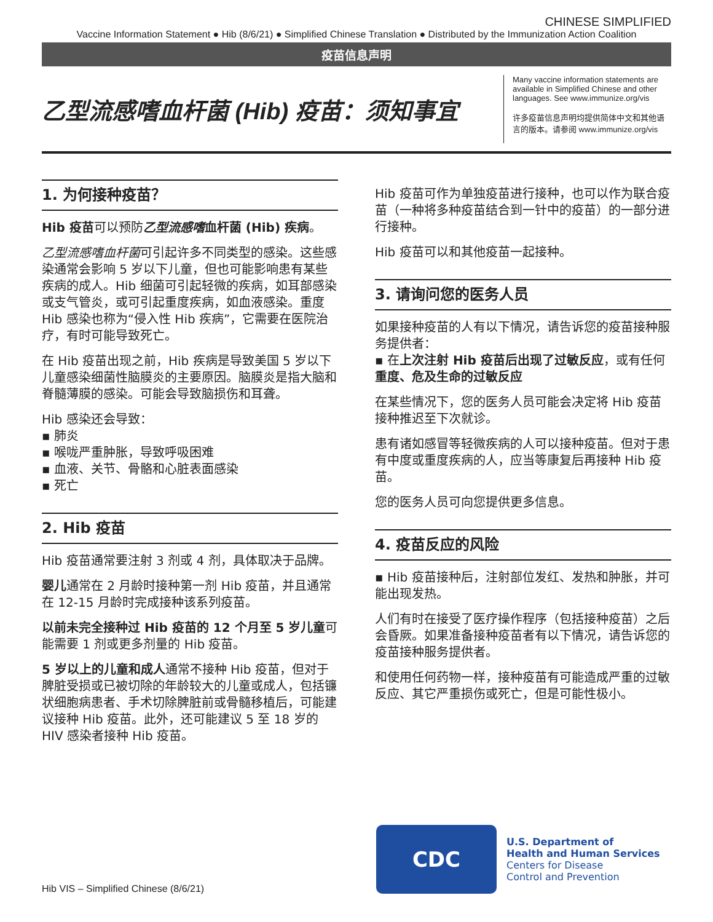CHINESE SIMPLIFIED
Vaccine Information Statement ● Hib (8/6/21) ● Simplified Chinese Translation ● Distributed by the Immunization Action Coalition
疫苗信息声明
乙型流感嗜血杆菌 (Hib) 疫苗：须知事宜
Many vaccine information statements are available in Simplified Chinese and other languages. See www.immunize.org/vis
许多疫苗信息声明均提供简体中文和其他语言的版本。请参阅 www.immunize.org/vis
1. 为何接种疫苗？
Hib 疫苗可以预防乙型流感嗜血杆菌 (Hib) 疾病。
乙型流感嗜血杆菌可引起许多不同类型的感染。这些感染通常会影响 5 岁以下儿童，但也可能影响患有某些疾病的成人。Hib 细菌可引起轻微的疾病，如耳部感染或支气管炎，或可引起重度疾病，如血液感染。重度 Hib 感染也称为“侵入性 Hib 疾病”，它需要在医院治疗，有时可能导致死亡。
在 Hib 疫苗出现之前，Hib 疾病是导致美国 5 岁以下儿童感染细菌性脑膜炎的主要原因。脑膜炎是指大脑和脊髓薄膜的感染。可能会导致脑损伤和耳聋。
Hib 感染还会导致：
▪ 肺炎
▪ 喉咙严重肿胀，导致呼吸困难
▪ 血液、关节、骨骼和心脏表面感染
▪ 死亡
2. Hib 疫苗
Hib 疫苗通常要注射 3 剂或 4 剂，具体取决于品牌。
婴儿通常在 2 月龄时接种第一剂 Hib 疫苗，并且通常在 12-15 月龄时完成接种该系列疫苗。
以前未完全接种过 Hib 疫苗的 12 个月至 5 岁儿童可能需要 1 剂或更多剂量的 Hib 疫苗。
5 岁以上的儿童和成人通常不接种 Hib 疫苗，但对于脾脏受损或已被切除的年龄较大的儿童或成人，包括镰状细胞病患者、手术切除脾脏前或骨髓移植后，可能建议接种 Hib 疫苗。此外，还可能建议 5 至 18 岁的 HIV 感染者接种 Hib 疫苗。
Hib 疫苗可作为单独疫苗进行接种，也可以作为联合疫苗（一种将多种疫苗结合到一针中的疫苗）的一部分进行接种。
Hib 疫苗可以和其他疫苗一起接种。
3. 请询问您的医务人员
如果接种疫苗的人有以下情况，请告诉您的疫苗接种服务提供者：
▪ 在上次注射 Hib 疫苗后出现了过敏反应，或有任何重度、危及生命的过敏反应
在某些情况下，您的医务人员可能会决定将 Hib 疫苗接种推迟至下次就诊。
患有诸如感冒等轻微疾病的人可以接种疫苗。但对于患有中度或重度疾病的人，应当等康复后再接种 Hib 疫苗。
您的医务人员可向您提供更多信息。
4. 疫苗反应的风险
▪ Hib 疫苗接种后，注射部位发红、发热和肿胀，并可能出现发热。
人们有时在接受了医疗操作程序（包括接种疫苗）之后会昏厥。如果准备接种疫苗者有以下情况，请告诉您的疫苗接种服务提供者。
和使用任何药物一样，接种疫苗有可能造成严重的过敏反应、其它严重损伤或死亡，但是可能性极小。
CDC
U.S. Department of
Health and Human Services
Centers for Disease
Control and Prevention
Hib VIS – Simplified Chinese (8/6/21)